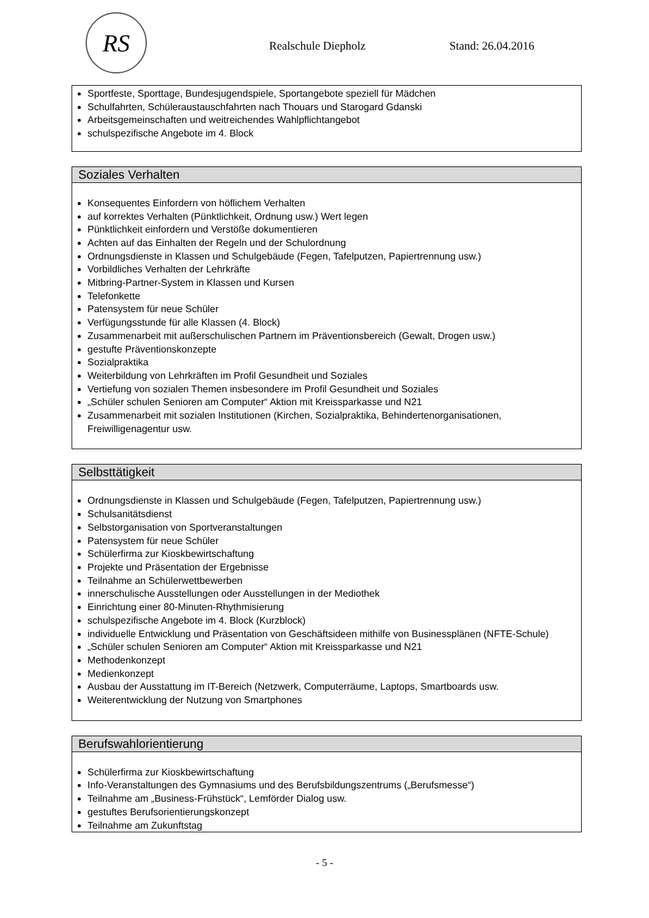RS
Realschule Diepholz Stand: 26.04.2016
Sportfeste, Sporttage, Bundesjugendspiele, Sportangebote speziell für Mädchen
Schulfahrten, Schüleraustauschfahrten nach Thouars und Starogard Gdanski
Arbeitsgemeinschaften und weitreichendes Wahlpflichtangebot
schulspezifische Angebote im 4. Block
Soziales Verhalten
Konsequentes Einfordern von höflichem Verhalten
auf korrektes Verhalten (Pünktlichkeit, Ordnung usw.) Wert legen
Pünktlichkeit einfordern und Verstöße dokumentieren
Achten auf das Einhalten der Regeln und der Schulordnung
Ordnungsdienste in Klassen und Schulgebäude (Fegen, Tafelputzen, Papiertrennung usw.)
Vorbildliches Verhalten der Lehrkräfte
Mitbring-Partner-System in Klassen und Kursen
Telefonkette
Patensystem für neue Schüler
Verfügungsstunde für alle Klassen (4. Block)
Zusammenarbeit mit außerschulischen Partnern im Präventionsbereich (Gewalt, Drogen usw.)
gestufte Präventionskonzepte
Sozialpraktika
Weiterbildung von Lehrkräften im Profil Gesundheit und Soziales
Vertiefung von sozialen Themen insbesondere im Profil Gesundheit und Soziales
„Schüler schulen Senioren am Computer“ Aktion mit Kreissparkasse und N21
Zusammenarbeit mit sozialen Institutionen (Kirchen, Sozialpraktika, Behindertenorganisationen, Freiwilligenagentur usw.
Selbsttätigkeit
Ordnungsdienste in Klassen und Schulgebäude (Fegen, Tafelputzen, Papiertrennung usw.)
Schulsanitätsdienst
Selbstorganisation von Sportveranstaltungen
Patensystem für neue Schüler
Schülerfirma zur Kioskbewirtschaftung
Projekte und Präsentation der Ergebnisse
Teilnahme an Schülerwettbewerben
innerschulische Ausstellungen oder Ausstellungen in der Mediothek
Einrichtung einer 80-Minuten-Rhythmisierung
schulspezifische Angebote im 4. Block (Kurzblock)
individuelle Entwicklung und Präsentation von Geschäftsideen mithilfe von Businessplänen (NFTE-Schule)
„Schüler schulen Senioren am Computer“ Aktion mit Kreissparkasse und N21
Methodenkonzept
Medienkonzept
Ausbau der Ausstattung im IT-Bereich (Netzwerk, Computerräume, Laptops, Smartboards usw.
Weiterentwicklung der Nutzung von Smartphones
Berufswahlorientierung
Schülerfirma zur Kioskbewirtschaftung
Info-Veranstaltungen des Gymnasiums und des Berufsbildungszentrums („Berufsmesse“)
Teilnahme am „Business-Frühstück“, Lemförder Dialog usw.
gestuftes Berufsorientierungskonzept
Teilnahme am Zukunftstag
- 5 -